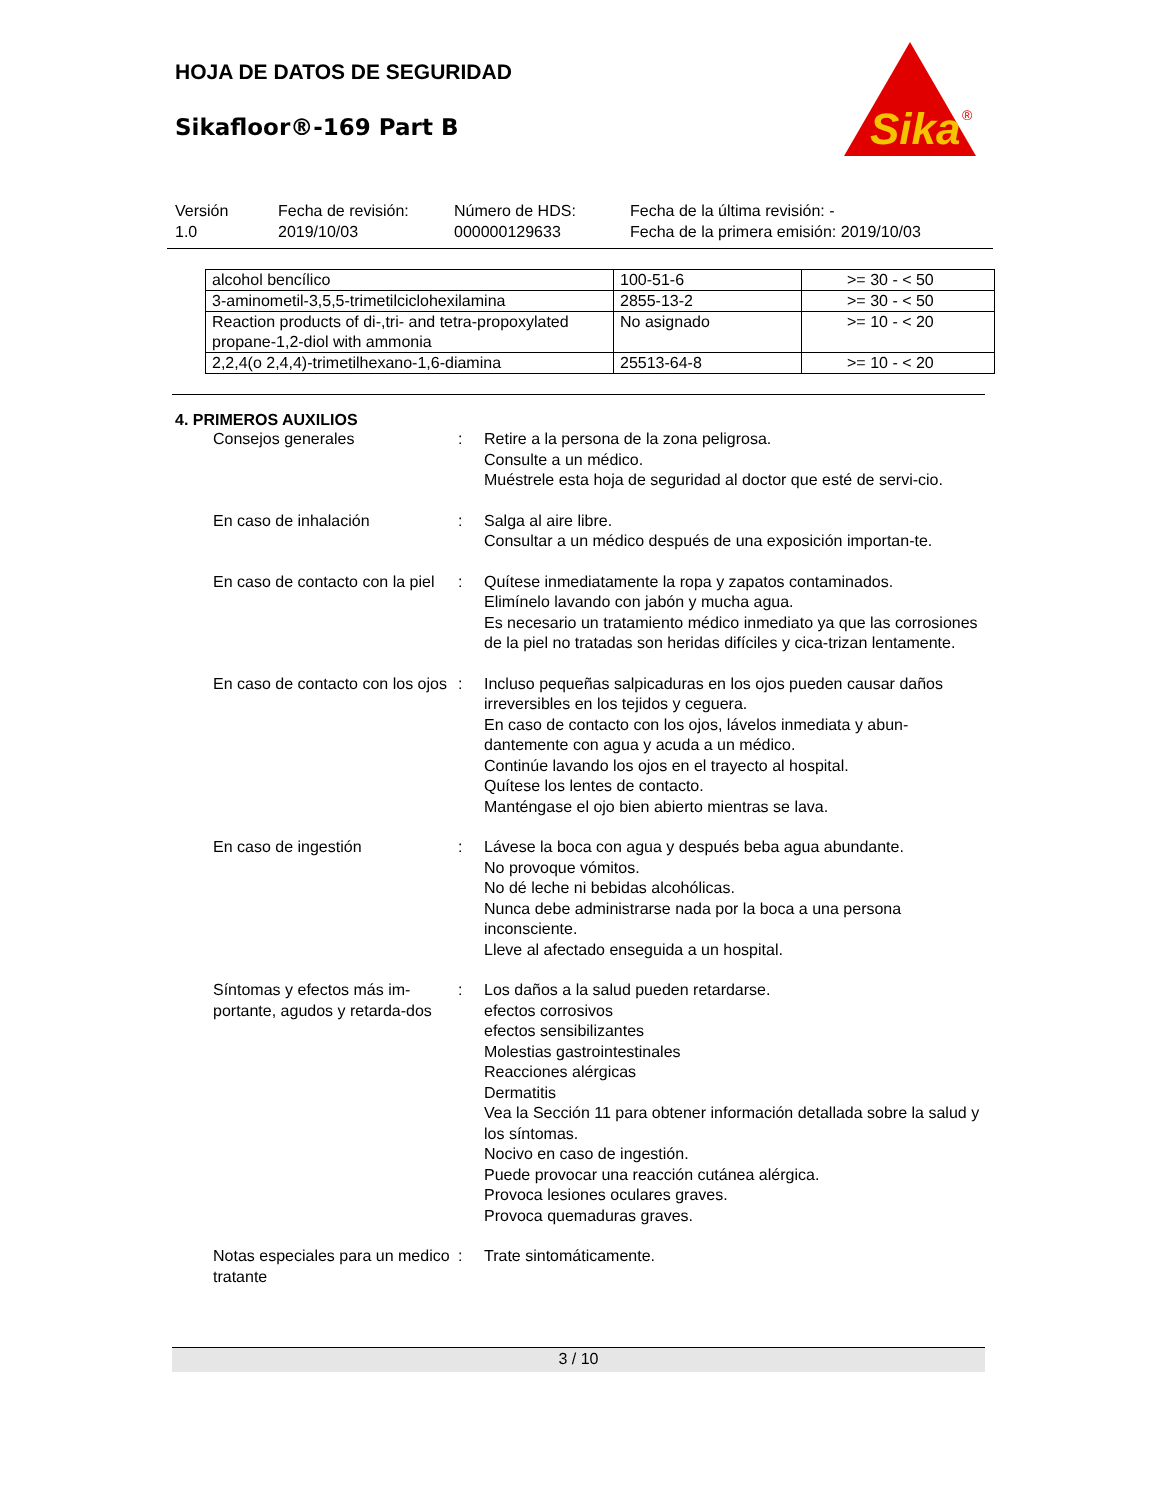Sika
®
HOJA DE DATOS DE SEGURIDAD
Sikafloor®-169 Part B
Versión
1.0
Fecha de revisión:
2019/10/03
Número de HDS:
000000129633
Fecha de la última revisión: -
Fecha de la primera emisión: 2019/10/03
| alcohol bencílico | 100-51-6 | >= 30 - < 50 |
| 3-aminometil-3,5,5-trimetilciclohexilamina | 2855-13-2 | >= 30 - < 50 |
| Reaction products of di-,tri- and tetra-propoxylated propane-1,2-diol with ammonia | No asignado | >= 10 - < 20 |
| 2,2,4(o 2,4,4)-trimetilhexano-1,6-diamina | 25513-64-8 | >= 10 - < 20 |
4. PRIMEROS AUXILIOS
Consejos generales : Retire a la persona de la zona peligrosa.
Consulte a un médico.
Muéstrele esta hoja de seguridad al doctor que esté de servi-cio.
En caso de inhalación : Salga al aire libre.
Consultar a un médico después de una exposición importan-te.
En caso de contacto con la piel
: Quítese inmediatamente la ropa y zapatos contaminados.
Elimínelo lavando con jabón y mucha agua.
Es necesario un tratamiento médico inmediato ya que las corrosiones de la piel no tratadas son heridas difíciles y cica-trizan lentamente.
En caso de contacto con los ojos
: Incluso pequeñas salpicaduras en los ojos pueden causar daños irreversibles en los tejidos y ceguera.
En caso de contacto con los ojos, lávelos inmediata y abun-dantemente con agua y acuda a un médico.
Continúe lavando los ojos en el trayecto al hospital.
Quítese los lentes de contacto.
Manténgase el ojo bien abierto mientras se lava.
En caso de ingestión : Lávese la boca con agua y después beba agua abundante.
No provoque vómitos.
No dé leche ni bebidas alcohólicas.
Nunca debe administrarse nada por la boca a una persona inconsciente.
Lleve al afectado enseguida a un hospital.
Síntomas y efectos más im-portante, agudos y retarda-dos
: Los daños a la salud pueden retardarse.
efectos corrosivos
efectos sensibilizantes
Molestias gastrointestinales
Reacciones alérgicas
Dermatitis
Vea la Sección 11 para obtener información detallada sobre la salud y los síntomas.
Nocivo en caso de ingestión.
Puede provocar una reacción cutánea alérgica.
Provoca lesiones oculares graves.
Provoca quemaduras graves.
Notas especiales para un medico tratante
: Trate sintomáticamente.
3 / 10